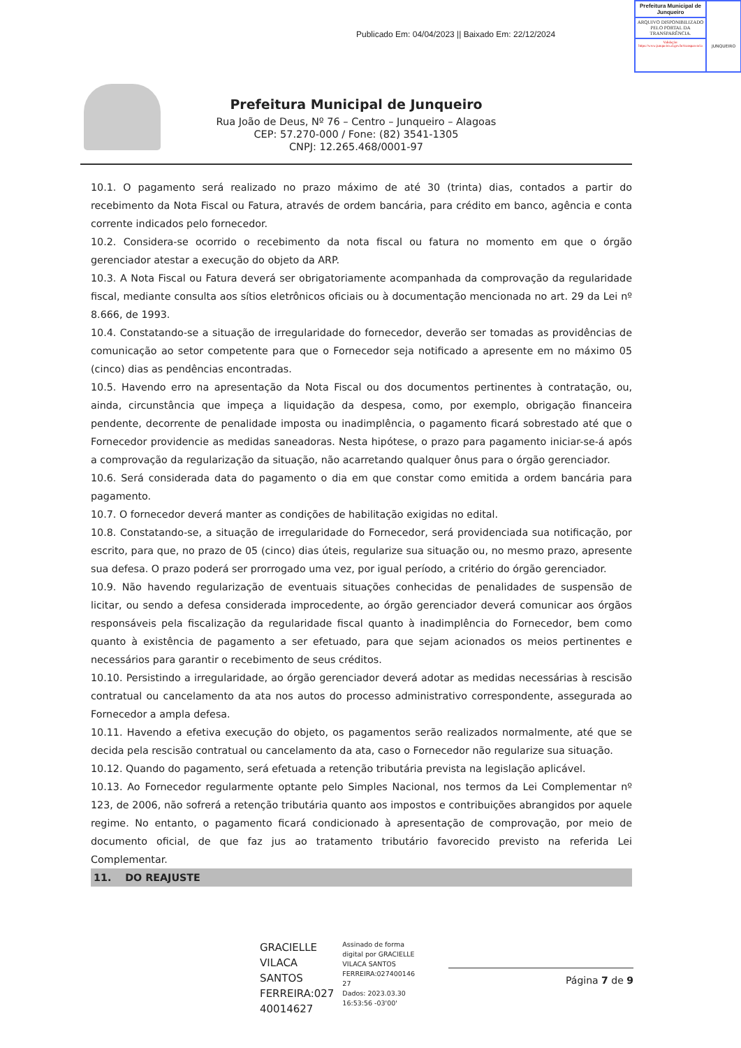Publicado Em: 04/04/2023 || Baixado Em: 22/12/2024
Prefeitura Municipal de Junqueiro
ARQUIVO DISPONIBILIZADO PELO PORTAL DA TRANSPARÊNCIA.
Validação: https://www.junqueiro.al.gov.br/transparencia
JUNQUEIRO
Prefeitura Municipal de Junqueiro
Rua João de Deus, Nº 76 – Centro – Junqueiro – Alagoas
CEP: 57.270-000 / Fone: (82) 3541-1305
CNPJ: 12.265.468/0001-97
10.1. O pagamento será realizado no prazo máximo de até 30 (trinta) dias, contados a partir do recebimento da Nota Fiscal ou Fatura, através de ordem bancária, para crédito em banco, agência e conta corrente indicados pelo fornecedor.
10.2. Considera-se ocorrido o recebimento da nota fiscal ou fatura no momento em que o órgão gerenciador atestar a execução do objeto da ARP.
10.3. A Nota Fiscal ou Fatura deverá ser obrigatoriamente acompanhada da comprovação da regularidade fiscal, mediante consulta aos sítios eletrônicos oficiais ou à documentação mencionada no art. 29 da Lei nº 8.666, de 1993.
10.4. Constatando-se a situação de irregularidade do fornecedor, deverão ser tomadas as providências de comunicação ao setor competente para que o Fornecedor seja notificado a apresente em no máximo 05 (cinco) dias as pendências encontradas.
10.5. Havendo erro na apresentação da Nota Fiscal ou dos documentos pertinentes à contratação, ou, ainda, circunstância que impeça a liquidação da despesa, como, por exemplo, obrigação financeira pendente, decorrente de penalidade imposta ou inadimplência, o pagamento ficará sobrestado até que o Fornecedor providencie as medidas saneadoras. Nesta hipótese, o prazo para pagamento iniciar-se-á após a comprovação da regularização da situação, não acarretando qualquer ônus para o órgão gerenciador.
10.6. Será considerada data do pagamento o dia em que constar como emitida a ordem bancária para pagamento.
10.7. O fornecedor deverá manter as condições de habilitação exigidas no edital.
10.8. Constatando-se, a situação de irregularidade do Fornecedor, será providenciada sua notificação, por escrito, para que, no prazo de 05 (cinco) dias úteis, regularize sua situação ou, no mesmo prazo, apresente sua defesa. O prazo poderá ser prorrogado uma vez, por igual período, a critério do órgão gerenciador.
10.9. Não havendo regularização de eventuais situações conhecidas de penalidades de suspensão de licitar, ou sendo a defesa considerada improcedente, ao órgão gerenciador deverá comunicar aos órgãos responsáveis pela fiscalização da regularidade fiscal quanto à inadimplência do Fornecedor, bem como quanto à existência de pagamento a ser efetuado, para que sejam acionados os meios pertinentes e necessários para garantir o recebimento de seus créditos.
10.10. Persistindo a irregularidade, ao órgão gerenciador deverá adotar as medidas necessárias à rescisão contratual ou cancelamento da ata nos autos do processo administrativo correspondente, assegurada ao Fornecedor a ampla defesa.
10.11. Havendo a efetiva execução do objeto, os pagamentos serão realizados normalmente, até que se decida pela rescisão contratual ou cancelamento da ata, caso o Fornecedor não regularize sua situação.
10.12. Quando do pagamento, será efetuada a retenção tributária prevista na legislação aplicável.
10.13. Ao Fornecedor regularmente optante pelo Simples Nacional, nos termos da Lei Complementar nº 123, de 2006, não sofrerá a retenção tributária quanto aos impostos e contribuições abrangidos por aquele regime. No entanto, o pagamento ficará condicionado à apresentação de comprovação, por meio de documento oficial, de que faz jus ao tratamento tributário favorecido previsto na referida Lei Complementar.
11. DO REAJUSTE
GRACIELLE
VILACA
SANTOS
FERREIRA:027
40014627
Assinado de forma
digital por GRACIELLE
VILACA SANTOS
FERREIRA:027400146
27
Dados: 2023.03.30
16:53:56 -03'00'
Página 7 de 9